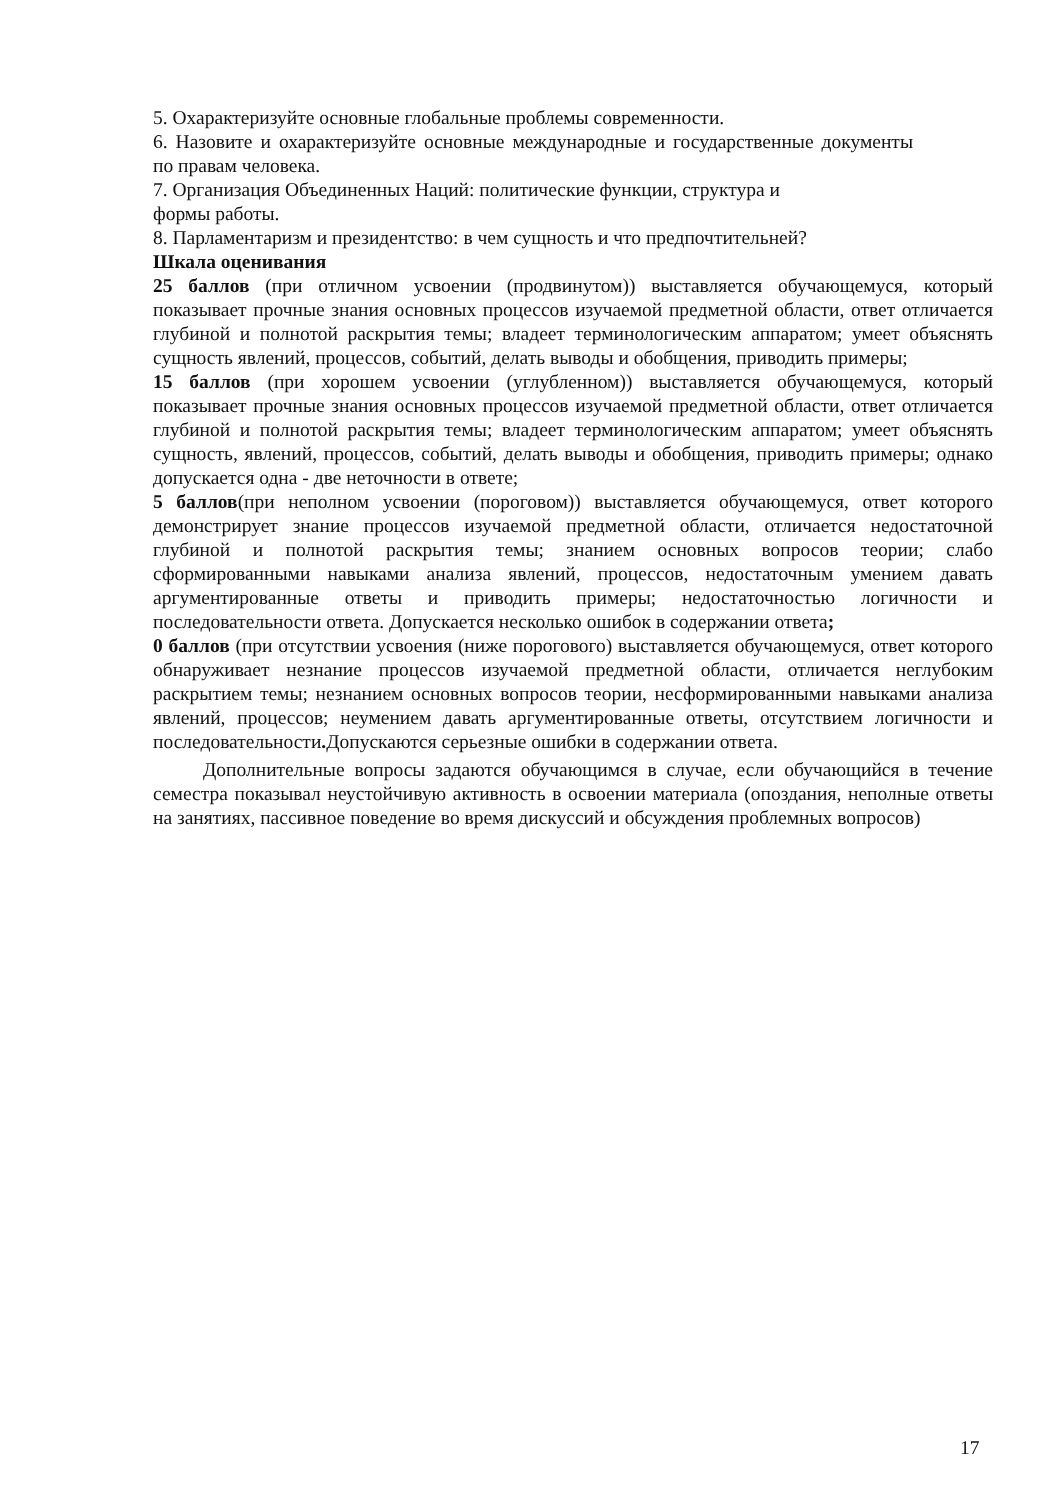5. Охарактеризуйте основные глобальные проблемы современности.
6. Назовите и охарактеризуйте основные международные и государственные документы по правам человека.
7. Организация Объединенных Наций: политические функции, структура и
формы работы.
8. Парламентаризм и президентство: в чем сущность и что предпочтительней?
Шкала оценивания
25 баллов (при отличном усвоении (продвинутом)) выставляется обучающемуся, который показывает прочные знания основных процессов изучаемой предметной области, ответ отличается глубиной и полнотой раскрытия темы; владеет терминологическим аппаратом; умеет объяснять сущность явлений, процессов, событий, делать выводы и обобщения, приводить примеры;
15 баллов (при хорошем усвоении (углубленном)) выставляется обучающемуся, который показывает прочные знания основных процессов изучаемой предметной области, ответ отличается глубиной и полнотой раскрытия темы; владеет терминологическим аппаратом; умеет объяснять сущность, явлений, процессов, событий, делать выводы и обобщения, приводить примеры; однако допускается одна - две неточности в ответе;
5 баллов(при неполном усвоении (пороговом)) выставляется обучающемуся, ответ которого демонстрирует знание процессов изучаемой предметной области, отличается недостаточной глубиной и полнотой раскрытия темы; знанием основных вопросов теории; слабо сформированными навыками анализа явлений, процессов, недостаточным умением давать аргументированные ответы и приводить примеры; недостаточностью логичности и последовательности ответа. Допускается несколько ошибок в содержании ответа;
0 баллов (при отсутствии усвоения (ниже порогового) выставляется обучающемуся, ответ которого обнаруживает незнание процессов изучаемой предметной области, отличается неглубоким раскрытием темы; незнанием основных вопросов теории, несформированными навыками анализа явлений, процессов; неумением давать аргументированные ответы, отсутствием логичности и последовательности. Допускаются серьезные ошибки в содержании ответа.
Дополнительные вопросы задаются обучающимся в случае, если обучающийся в течение семестра показывал неустойчивую активность в освоении материала (опоздания, неполные ответы на занятиях, пассивное поведение во время дискуссий и обсуждения проблемных вопросов)
17